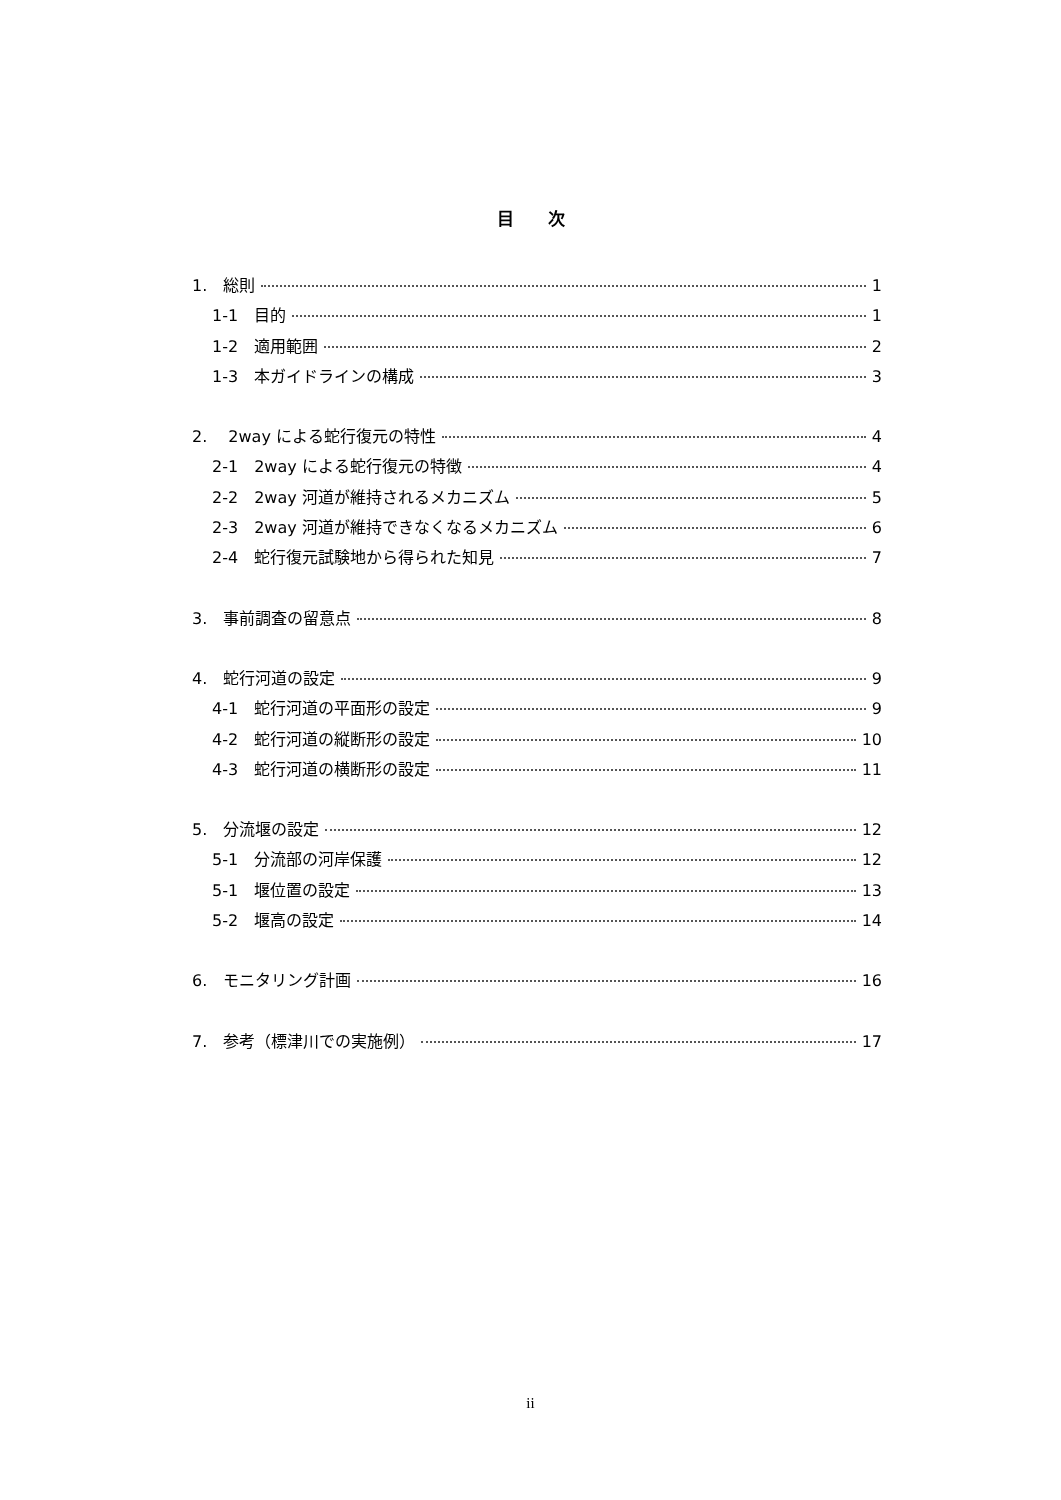目　　次
1.　総則 1
1-1　目的 1
1-2　適用範囲 2
1-3　本ガイドラインの構成 3
2.　 2way による蛇行復元の特性 4
2-1　2way による蛇行復元の特徴 4
2-2　2way 河道が維持されるメカニズム 5
2-3　2way 河道が維持できなくなるメカニズム 6
2-4　蛇行復元試験地から得られた知見 7
3.　事前調査の留意点 8
4.　蛇行河道の設定 9
4-1　蛇行河道の平面形の設定 9
4-2　蛇行河道の縦断形の設定 10
4-3　蛇行河道の横断形の設定 11
5.　分流堰の設定 12
5-1　分流部の河岸保護 12
5-1　堰位置の設定 13
5-2　堰高の設定 14
6.　モニタリング計画 16
7.　参考（標津川での実施例） 17
ii